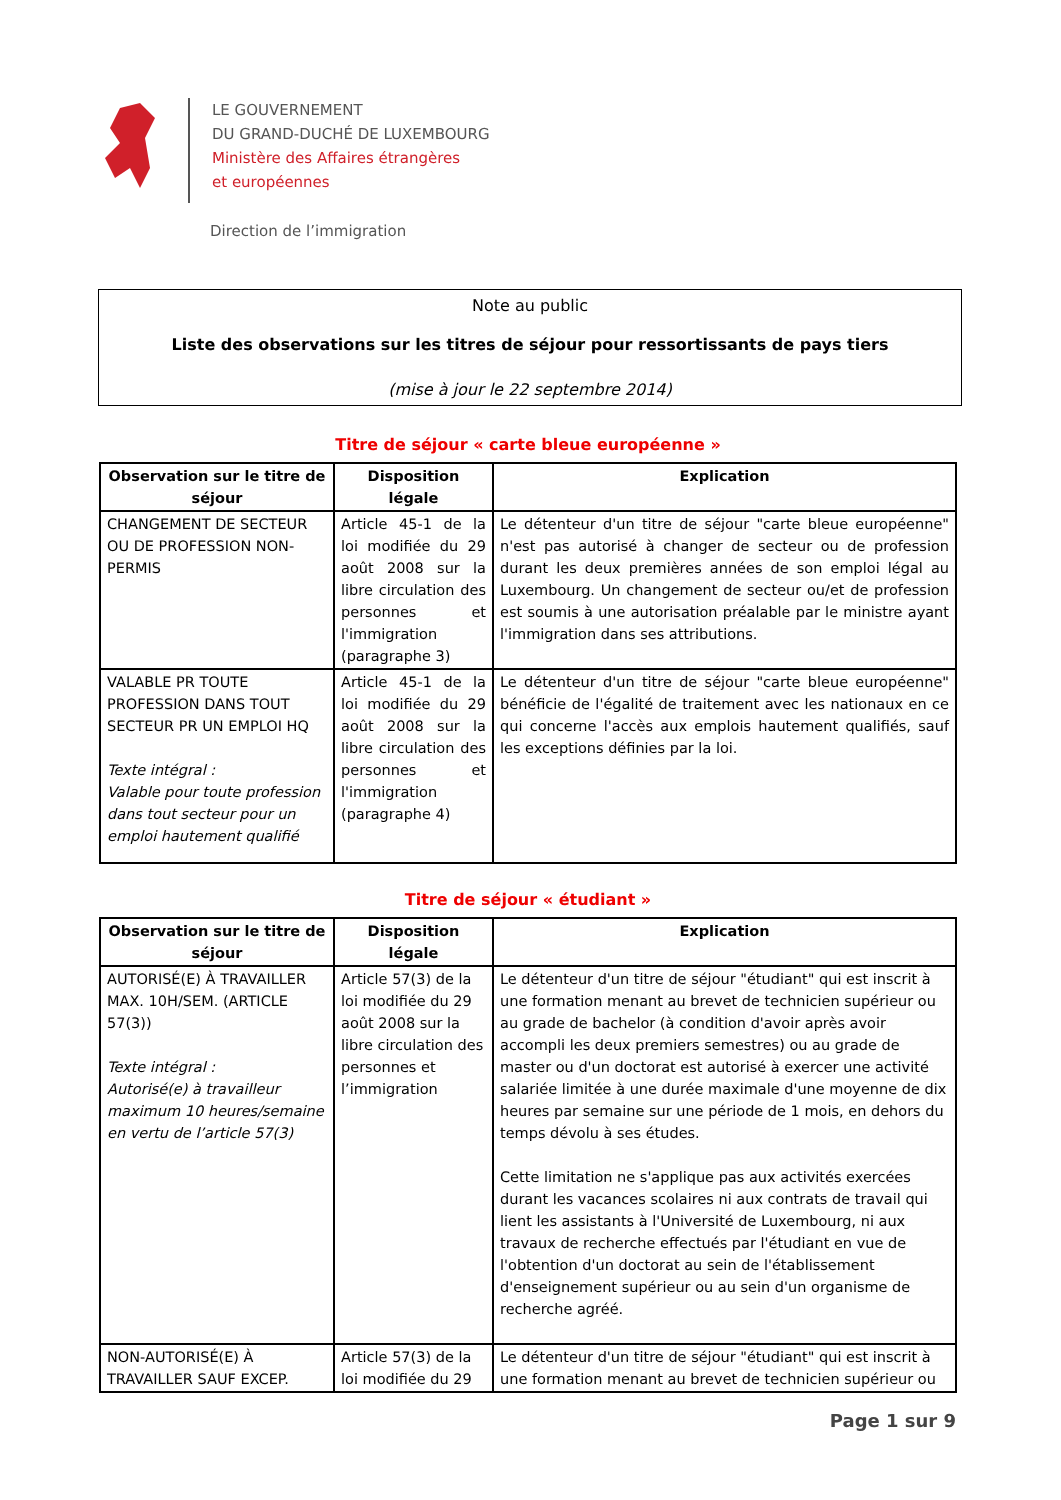LE GOUVERNEMENT
DU GRAND-DUCHÉ DE LUXEMBOURG
Ministère des Affaires étrangères
et européennes
Direction de l’immigration
Note au public
Liste des observations sur les titres de séjour pour ressortissants de pays tiers
(mise à jour le 22 septembre 2014)
Titre de séjour « carte bleue européenne »
| Observation sur le titre de séjour | Disposition légale | Explication |
| --- | --- | --- |
| CHANGEMENT DE SECTEUR OU DE PROFESSION NON-PERMIS | Article 45-1 de la loi modifiée du 29 août 2008 sur la libre circulation des personnes et l'immigration (paragraphe 3) | Le détenteur d'un titre de séjour "carte bleue européenne" n'est pas autorisé à changer de secteur ou de profession durant les deux premières années de son emploi légal au Luxembourg. Un changement de secteur ou/et de profession est soumis à une autorisation préalable par le ministre ayant l'immigration dans ses attributions. |
| VALABLE PR TOUTE PROFESSION DANS TOUT SECTEUR PR UN EMPLOI HQ Texte intégral : Valable pour toute profession dans tout secteur pour un emploi hautement qualifié | Article 45-1 de la loi modifiée du 29 août 2008 sur la libre circulation des personnes et l'immigration (paragraphe 4) | Le détenteur d'un titre de séjour "carte bleue européenne" bénéficie de l'égalité de traitement avec les nationaux en ce qui concerne l'accès aux emplois hautement qualifiés, sauf les exceptions définies par la loi. |
Titre de séjour « étudiant »
| Observation sur le titre de séjour | Disposition légale | Explication |
| --- | --- | --- |
| AUTORISÉ(E) À TRAVAILLER MAX. 10H/SEM. (ARTICLE 57(3)) Texte intégral : Autorisé(e) à travailleur maximum 10 heures/semaine en vertu de l’article 57(3) | Article 57(3) de la loi modifiée du 29 août 2008 sur la libre circulation des personnes et l’immigration | Le détenteur d'un titre de séjour "étudiant" qui est inscrit à une formation menant au brevet de technicien supérieur ou au grade de bachelor (à condition d'avoir après avoir accompli les deux premiers semestres) ou au grade de master ou d'un doctorat est autorisé à exercer une activité salariée limitée à une durée maximale d'une moyenne de dix heures par semaine sur une période de 1 mois, en dehors du temps dévolu à ses études. Cette limitation ne s'applique pas aux activités exercées durant les vacances scolaires ni aux contrats de travail qui lient les assistants à l'Université de Luxembourg, ni aux travaux de recherche effectués par l'étudiant en vue de l'obtention d'un doctorat au sein de l'établissement d'enseignement supérieur ou au sein d'un organisme de recherche agréé. |
| NON-AUTORISÉ(E) À TRAVAILLER SAUF EXCEP. | Article 57(3) de la loi modifiée du 29 | Le détenteur d'un titre de séjour "étudiant" qui est inscrit à une formation menant au brevet de technicien supérieur ou |
Page 1 sur 9